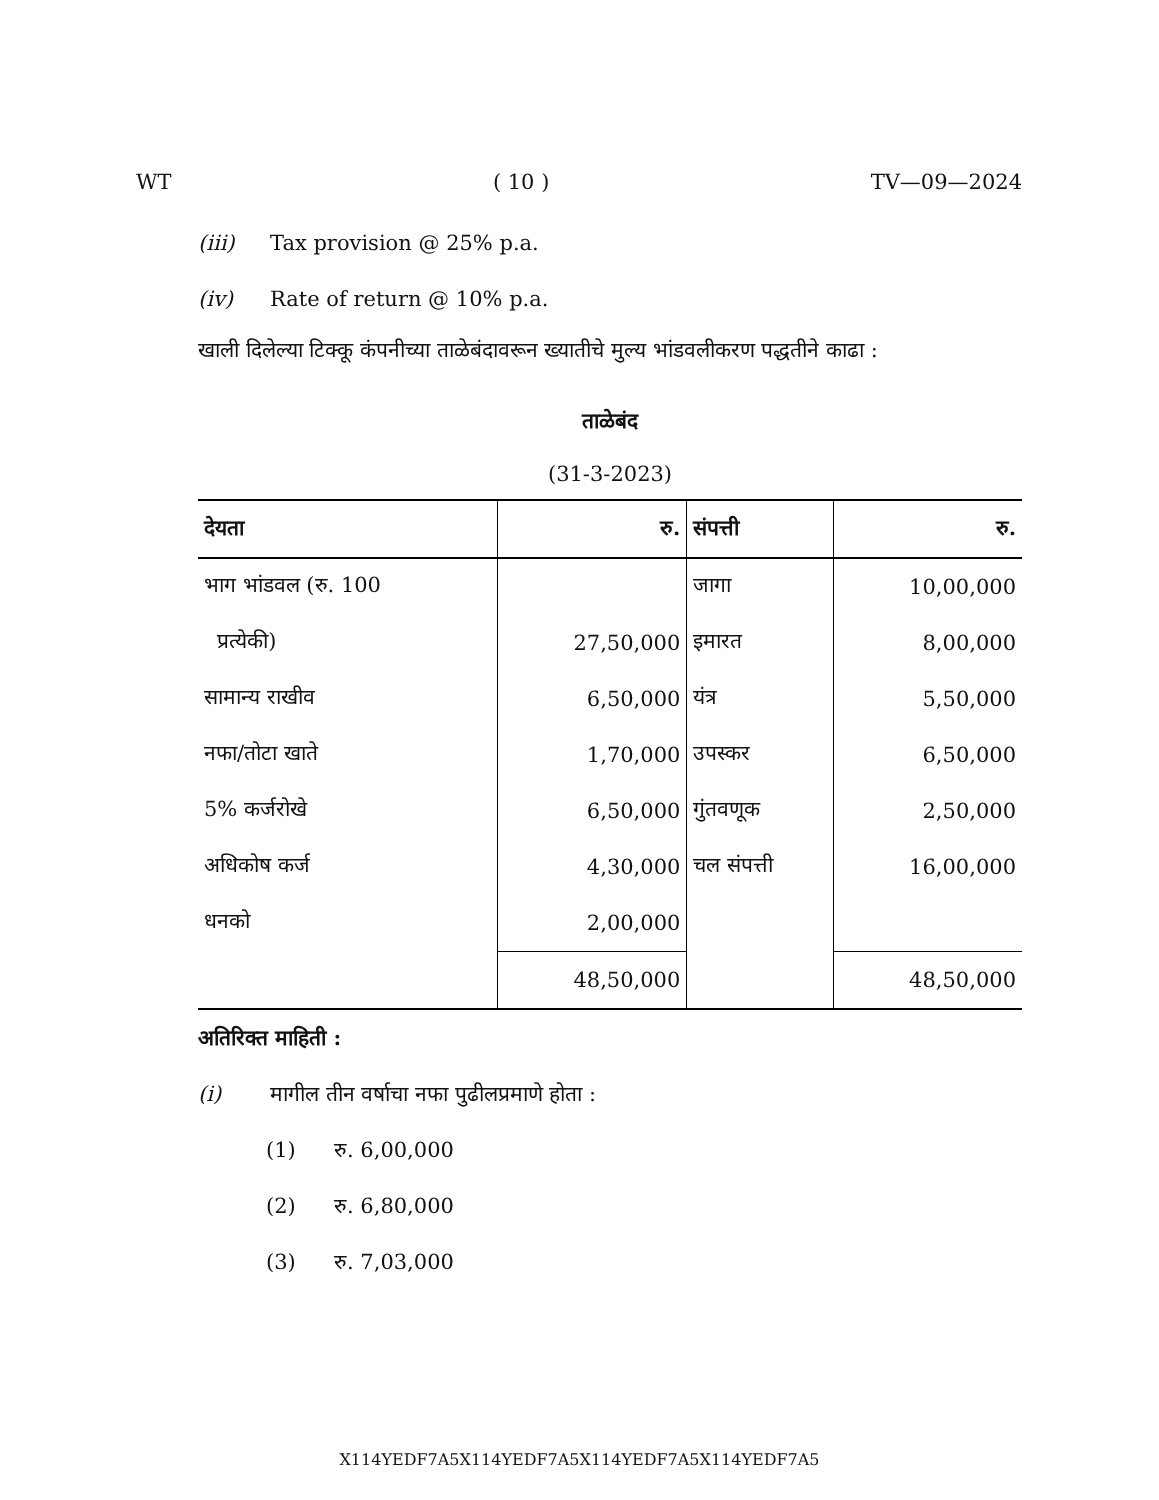WT ( 10 ) TV—09—2024
(iii) Tax provision @ 25% p.a.
(iv) Rate of return @ 10% p.a.
खाली दिलेल्या टिक्कू कंपनीच्या ताळेबंदावरून ख्यातीचे मुल्य भांडवलीकरण पद्धतीने काढा :
ताळेबंद
(31-3-2023)
| देयता | रु. | संपत्ती | रु. |
| --- | --- | --- | --- |
| भाग भांडवल (रु. 100 | | जागा | 10,00,000 |
| प्रत्येकी) | 27,50,000 | इमारत | 8,00,000 |
| सामान्य राखीव | 6,50,000 | यंत्र | 5,50,000 |
| नफा/तोटा खाते | 1,70,000 | उपस्कर | 6,50,000 |
| 5% कर्जरोखे | 6,50,000 | गुंतवणूक | 2,50,000 |
| अधिकोष कर्ज | 4,30,000 | चल संपत्ती | 16,00,000 |
| धनको | 2,00,000 | | |
| | 48,50,000 | | 48,50,000 |
अतिरिक्त माहिती :
(i) मागील तीन वर्षाचा नफा पुढीलप्रमाणे होता :
(1) रु. 6,00,000
(2) रु. 6,80,000
(3) रु. 7,03,000
X114YEDF7A5X114YEDF7A5X114YEDF7A5X114YEDF7A5